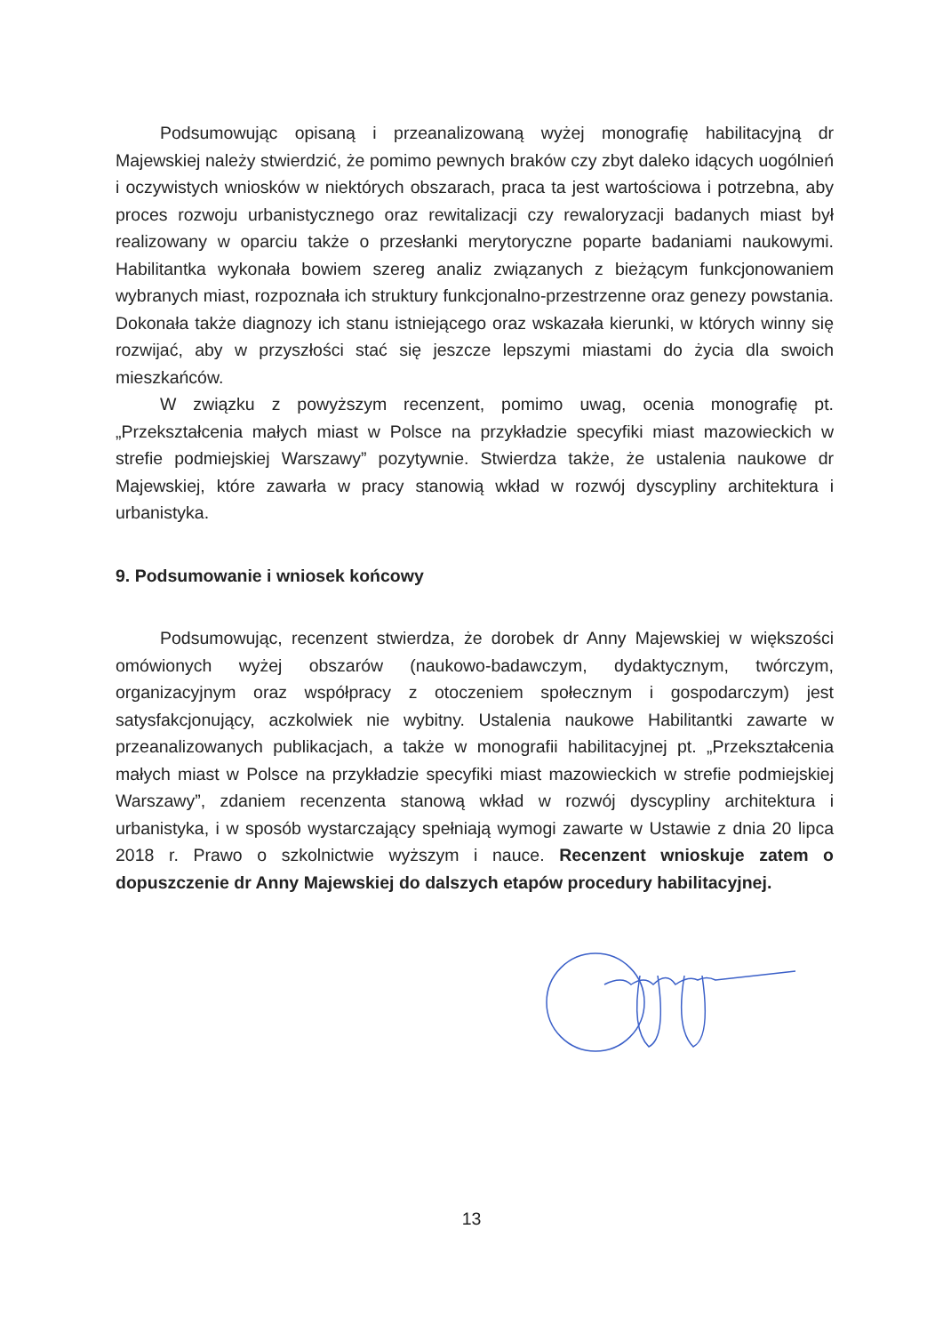Podsumowując opisaną i przeanalizowaną wyżej monografię habilitacyjną dr Majewskiej należy stwierdzić, że pomimo pewnych braków czy zbyt daleko idących uogólnień i oczywistych wniosków w niektórych obszarach, praca ta jest wartościowa i potrzebna, aby proces rozwoju urbanistycznego oraz rewitalizacji czy rewaloryzacji badanych miast był realizowany w oparciu także o przesłanki merytoryczne poparte badaniami naukowymi. Habilitantka wykonała bowiem szereg analiz związanych z bieżącym funkcjonowaniem wybranych miast, rozpoznała ich struktury funkcjonalno-przestrzenne oraz genezy powstania. Dokonała także diagnozy ich stanu istniejącego oraz wskazała kierunki, w których winny się rozwijać, aby w przyszłości stać się jeszcze lepszymi miastami do życia dla swoich mieszkańców.
W związku z powyższym recenzent, pomimo uwag, ocenia monografię pt. „Przekształcenia małych miast w Polsce na przykładzie specyfiki miast mazowieckich w strefie podmiejskiej Warszawy” pozytywnie. Stwierdza także, że ustalenia naukowe dr Majewskiej, które zawarła w pracy stanowią wkład w rozwój dyscypliny architektura i urbanistyka.
9. Podsumowanie i wniosek końcowy
Podsumowując, recenzent stwierdza, że dorobek dr Anny Majewskiej w większości omówionych wyżej obszarów (naukowo-badawczym, dydaktycznym, twórczym, organizacyjnym oraz współpracy z otoczeniem społecznym i gospodarczym) jest satysfakcjonujący, aczkolwiek nie wybitny. Ustalenia naukowe Habilitantki zawarte w przeanalizowanych publikacjach, a także w monografii habilitacyjnej pt. „Przekształcenia małych miast w Polsce na przykładzie specyfiki miast mazowieckich w strefie podmiejskiej Warszawy”, zdaniem recenzenta stanową wkład w rozwój dyscypliny architektura i urbanistyka, i w sposób wystarczający spełniają wymogi zawarte w Ustawie z dnia 20 lipca 2018 r. Prawo o szkolnictwie wyższym i nauce. Recenzent wnioskuje zatem o dopuszczenie dr Anny Majewskiej do dalszych etapów procedury habilitacyjnej.
13